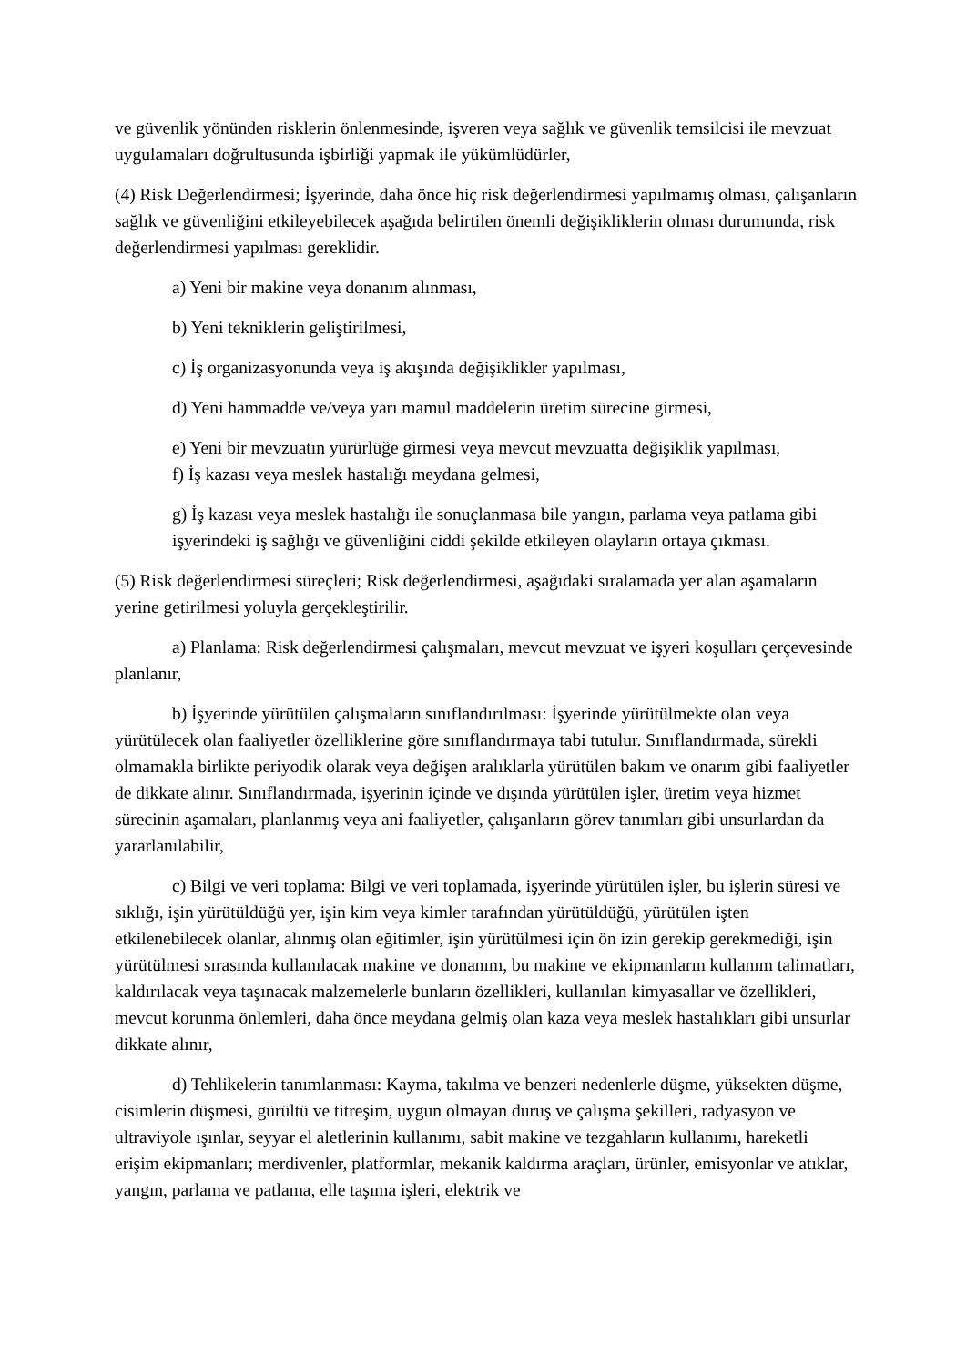ve güvenlik yönünden risklerin önlenmesinde, işveren veya sağlık ve güvenlik temsilcisi ile mevzuat uygulamaları doğrultusunda işbirliği yapmak ile yükümlüdürler,
(4) Risk Değerlendirmesi; İşyerinde, daha önce hiç risk değerlendirmesi yapılmamış olması, çalışanların sağlık ve güvenliğini etkileyebilecek aşağıda belirtilen önemli değişikliklerin olması durumunda, risk değerlendirmesi yapılması gereklidir.
a) Yeni bir makine veya donanım alınması,
b) Yeni tekniklerin geliştirilmesi,
c) İş organizasyonunda veya iş akışında değişiklikler yapılması,
d) Yeni hammadde ve/veya yarı mamul maddelerin üretim sürecine girmesi,
e) Yeni bir mevzuatın yürürlüğe girmesi veya mevcut mevzuatta değişiklik yapılması,
f) İş kazası veya meslek hastalığı meydana gelmesi,
g) İş kazası veya meslek hastalığı ile sonuçlanmasa bile yangın, parlama veya patlama gibi işyerindeki iş sağlığı ve güvenliğini ciddi şekilde etkileyen olayların ortaya çıkması.
(5) Risk değerlendirmesi süreçleri; Risk değerlendirmesi, aşağıdaki sıralamada yer alan aşamaların yerine getirilmesi yoluyla gerçekleştirilir.
a) Planlama: Risk değerlendirmesi çalışmaları, mevcut mevzuat ve işyeri koşulları çerçevesinde planlanır,
b) İşyerinde yürütülen çalışmaların sınıflandırılması: İşyerinde yürütülmekte olan veya yürütülecek olan faaliyetler özelliklerine göre sınıflandırmaya tabi tutulur. Sınıflandırmada, sürekli olmamakla birlikte periyodik olarak veya değişen aralıklarla yürütülen bakım ve onarım gibi faaliyetler de dikkate alınır. Sınıflandırmada, işyerinin içinde ve dışında yürütülen işler, üretim veya hizmet sürecinin aşamaları, planlanmış veya ani faaliyetler, çalışanların görev tanımları gibi unsurlardan da yararlanılabilir,
c) Bilgi ve veri toplama: Bilgi ve veri toplamada, işyerinde yürütülen işler, bu işlerin süresi ve sıklığı, işin yürütüldüğü yer, işin kim veya kimler tarafından yürütüldüğü, yürütülen işten etkilenebilecek olanlar, alınmış olan eğitimler, işin yürütülmesi için ön izin gerekip gerekmediği, işin yürütülmesi sırasında kullanılacak makine ve donanım, bu makine ve ekipmanların kullanım talimatları, kaldırılacak veya taşınacak malzemelerle bunların özellikleri, kullanılan kimyasallar ve özellikleri, mevcut korunma önlemleri, daha önce meydana gelmiş olan kaza veya meslek hastalıkları gibi unsurlar dikkate alınır,
d) Tehlikelerin tanımlanması: Kayma, takılma ve benzeri nedenlerle düşme, yüksekten düşme, cisimlerin düşmesi, gürültü ve titreşim, uygun olmayan duruş ve çalışma şekilleri, radyasyon ve ultraviyole ışınlar, seyyar el aletlerinin kullanımı, sabit makine ve tezgahların kullanımı, hareketli erişim ekipmanları; merdivenler, platformlar, mekanik kaldırma araçları, ürünler, emisyonlar ve atıklar, yangın, parlama ve patlama, elle taşıma işleri, elektrik ve